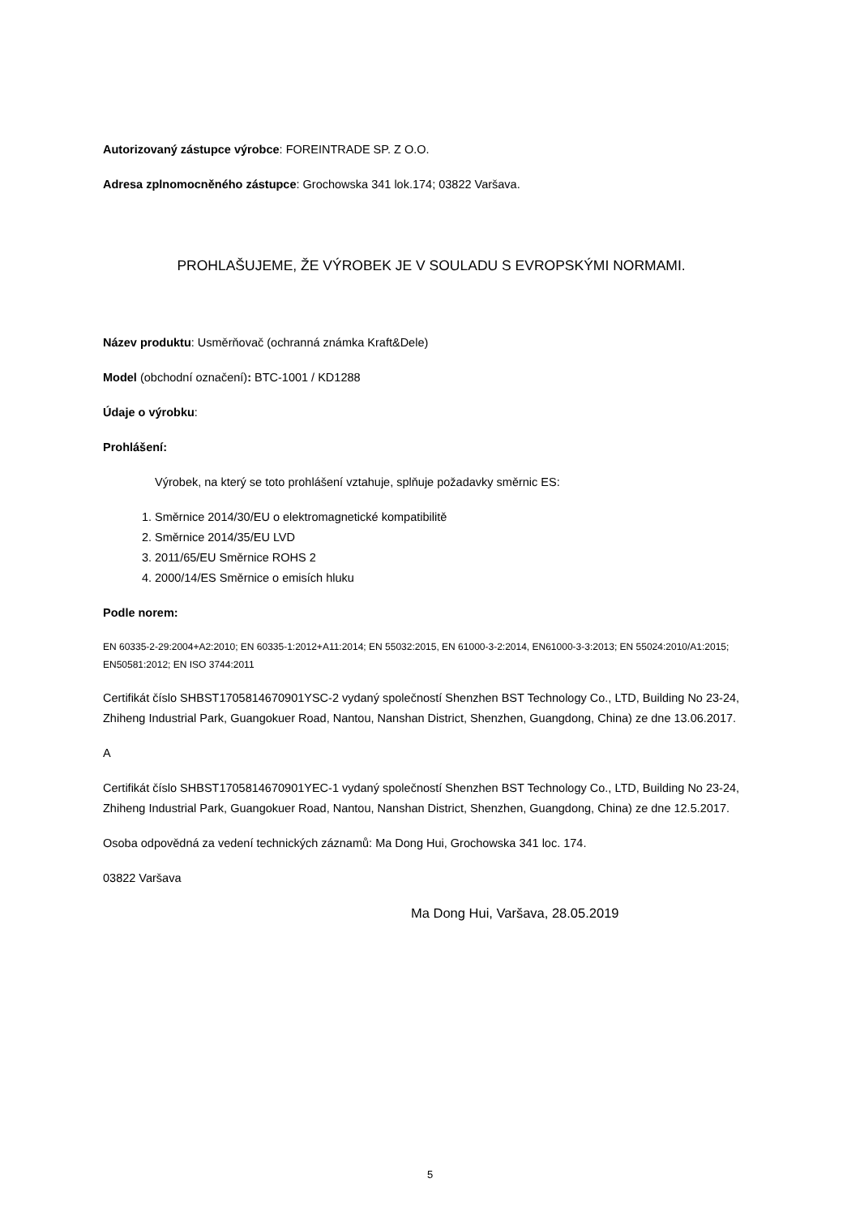Autorizovaný zástupce výrobce: FOREINTRADE SP. Z O.O.
Adresa zplnomocněného zástupce: Grochowska 341 lok.174; 03822 Varšava.
PROHLAŠUJEME, ŽE VÝROBEK JE V SOULADU S EVROPSKÝMI NORMAMI.
Název produktu: Usměrňovač (ochranná známka Kraft&Dele)
Model (obchodní označení): BTC-1001 / KD1288
Údaje o výrobku:
Prohlášení:
Výrobek, na který se toto prohlášení vztahuje, splňuje požadavky směrnic ES:
1. Směrnice 2014/30/EU o elektromagnetické kompatibilitě
2. Směrnice 2014/35/EU LVD
3. 2011/65/EU Směrnice ROHS 2
4. 2000/14/ES Směrnice o emisích hluku
Podle norem:
EN 60335-2-29:2004+A2:2010; EN 60335-1:2012+A11:2014; EN 55032:2015, EN 61000-3-2:2014, EN61000-3-3:2013; EN 55024:2010/A1:2015; EN50581:2012; EN ISO 3744:2011
Certifikát číslo SHBST1705814670901YSC-2 vydaný společností Shenzhen BST Technology Co., LTD, Building No 23-24, Zhiheng Industrial Park, Guangokuer Road, Nantou, Nanshan District, Shenzhen, Guangdong, China) ze dne 13.06.2017.
A
Certifikát číslo SHBST1705814670901YEC-1 vydaný společností Shenzhen BST Technology Co., LTD, Building No 23-24, Zhiheng Industrial Park, Guangokuer Road, Nantou, Nanshan District, Shenzhen, Guangdong, China) ze dne 12.5.2017.
Osoba odpovědná za vedení technických záznamů: Ma Dong Hui, Grochowska 341 loc. 174.
03822 Varšava
Ma Dong Hui, Varšava, 28.05.2019
5